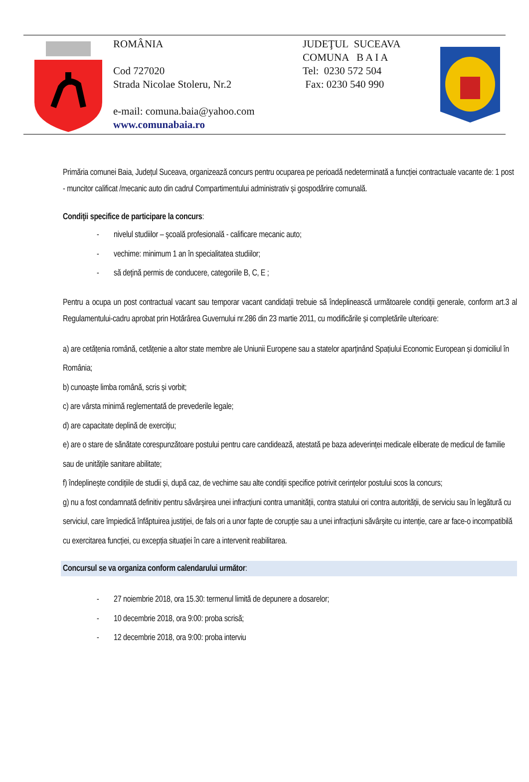ROMÂNIA
Cod 727020
Strada Nicolae Stoleru, Nr.2
e-mail: comuna.baia@yahoo.com
www.comunabaia.ro
JUDEŢUL SUCEAVA
COMUNA B A I A
Tel: 0230 572 504
Fax: 0230 540 990
Primăria comunei Baia, Județul Suceava, organizează concurs pentru ocuparea pe perioadă nedeterminată a funcției contractuale vacante de: 1 post - muncitor calificat /mecanic auto din cadrul Compartimentului administrativ și gospodărire comunală.
Condiţii specifice de participare la concurs:
- nivelul studiilor – şcoală profesională - calificare mecanic auto;
- vechime: minimum 1 an în specialitatea studiilor;
- să deţină permis de conducere, categoriile B, C, E ;
Pentru a ocupa un post contractual vacant sau temporar vacant candidații trebuie să îndeplinească următoarele condiții generale, conform art.3 al Regulamentului-cadru aprobat prin Hotărârea Guvernului nr.286 din 23 martie 2011, cu modificările și completările ulterioare:
a) are cetățenia română, cetățenie a altor state membre ale Uniunii Europene sau a statelor aparținând Spațiului Economic European și domiciliul în România;
b) cunoaște limba română, scris și vorbit;
c) are vârsta minimă reglementată de prevederile legale;
d) are capacitate deplină de exercițiu;
e) are o stare de sănătate corespunzătoare postului pentru care candidează, atestată pe baza adeverinței medicale eliberate de medicul de familie sau de unitățile sanitare abilitate;
f) îndeplinește condițiile de studii și, după caz, de vechime sau alte condiții specifice potrivit cerințelor postului scos la concurs;
g) nu a fost condamnată definitiv pentru săvârșirea unei infracțiuni contra umanității, contra statului ori contra autorității, de serviciu sau în legătură cu serviciul, care împiedică înfăptuirea justiției, de fals ori a unor fapte de corupție sau a unei infracțiuni săvârșite cu intenție, care ar face-o incompatibilă cu exercitarea funcției, cu excepția situației în care a intervenit reabilitarea.
Concursul se va organiza conform calendarului următor:
- 27 noiembrie 2018, ora 15.30: termenul limită de depunere a dosarelor;
- 10 decembrie 2018, ora 9:00: proba scrisă;
- 12 decembrie 2018, ora 9:00: proba interviu